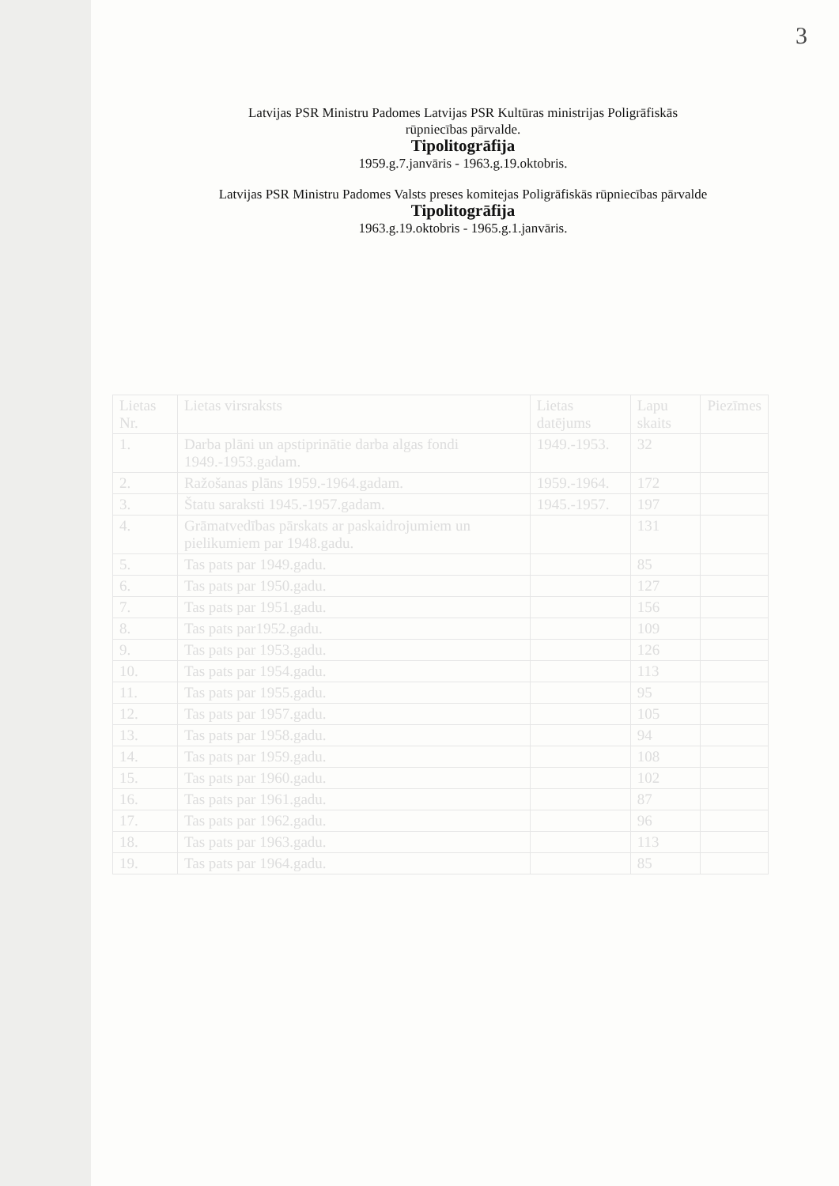3
Latvijas PSR Ministru Padomes Latvijas PSR Kultūras ministrijas Poligrāfiskās
rūpniecības pārvalde.
Tipolitogrāfija
1959.g.7.janvāris - 1963.g.19.oktobris.
Latvijas PSR Ministru Padomes Valsts preses komitejas Poligrāfiskās rūpniecības pārvalde
Tipolitogrāfija
1963.g.19.oktobris - 1965.g.1.janvāris.
| Lietas Nr. | Lietas virsraksts | Lietas datējums | Lapu skaits | Piezīmes |
| --- | --- | --- | --- | --- |
| 1. | Darba plāni un apstiprinātie darba algas fondi 1949.-1953.gadam. | 1949.-1953. | 32 | |
| 2. | Ražošanas plāns 1959.-1964.gadam. | 1959.-1964. | 172 | |
| 3. | Štatu saraksti 1945.-1957.gadam. | 1945.-1957. | 197 | |
| 4. | Grāmatvedības pārskats ar paskaidrojumiem un pielikumiem par 1948.gadu. | | 131 | |
| 5. | Tas pats par 1949.gadu. | | 85 | |
| 6. | Tas pats par 1950.gadu. | | 127 | |
| 7. | Tas pats par 1951.gadu. | | 156 | |
| 8. | Tas pats par1952.gadu. | | 109 | |
| 9. | Tas pats par 1953.gadu. | | 126 | |
| 10. | Tas pats par 1954.gadu. | | 113 | |
| 11. | Tas pats par 1955.gadu. | | 95 | |
| 12. | Tas pats par 1957.gadu. | | 105 | |
| 13. | Tas pats par 1958.gadu. | | 94 | |
| 14. | Tas pats par 1959.gadu. | | 108 | |
| 15. | Tas pats par 1960.gadu. | | 102 | |
| 16. | Tas pats par 1961.gadu. | | 87 | |
| 17. | Tas pats par 1962.gadu. | | 96 | |
| 18. | Tas pats par 1963.gadu. | | 113 | |
| 19. | Tas pats par 1964.gadu. | | 85 | |